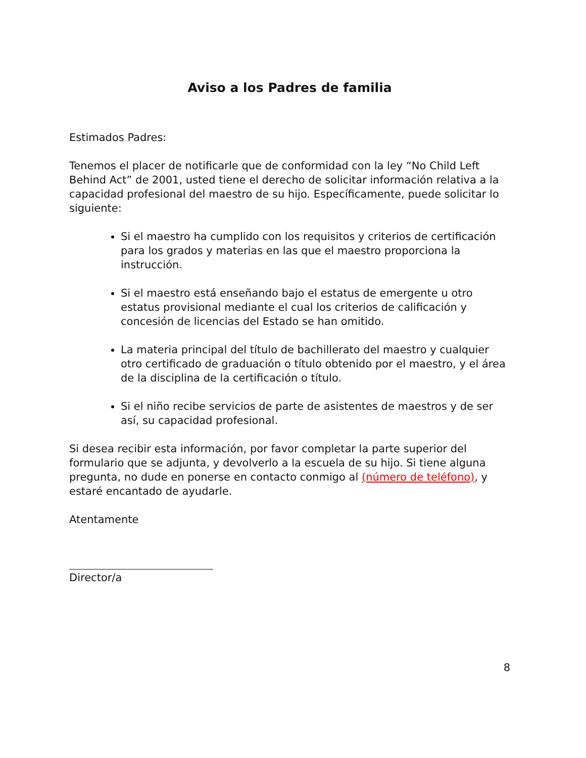Aviso a los Padres de familia
Estimados Padres:
Tenemos el placer de notificarle que de conformidad con la ley “No Child Left Behind Act” de 2001, usted tiene el derecho de solicitar información relativa a la capacidad profesional del maestro de su hijo. Específicamente, puede solicitar lo siguiente:
Si el maestro ha cumplido con los requisitos y criterios de certificación para los grados y materias en las que el maestro proporciona la instrucción.
Si el maestro está enseñando bajo el estatus de emergente u otro estatus provisional mediante el cual los criterios de calificación y concesión de licencias del Estado se han omitido.
La materia principal del título de bachillerato del maestro y cualquier otro certificado de graduación o título obtenido por el maestro, y el área de la disciplina de la certificación o título.
Si el niño recibe servicios de parte de asistentes de maestros y de ser así, su capacidad profesional.
Si desea recibir esta información, por favor completar la parte superior del formulario que se adjunta, y devolverlo a la escuela de su hijo. Si tiene alguna pregunta, no dude en ponerse en contacto conmigo al (número de teléfono), y estaré encantado de ayudarle.
Atentamente
Director/a
8